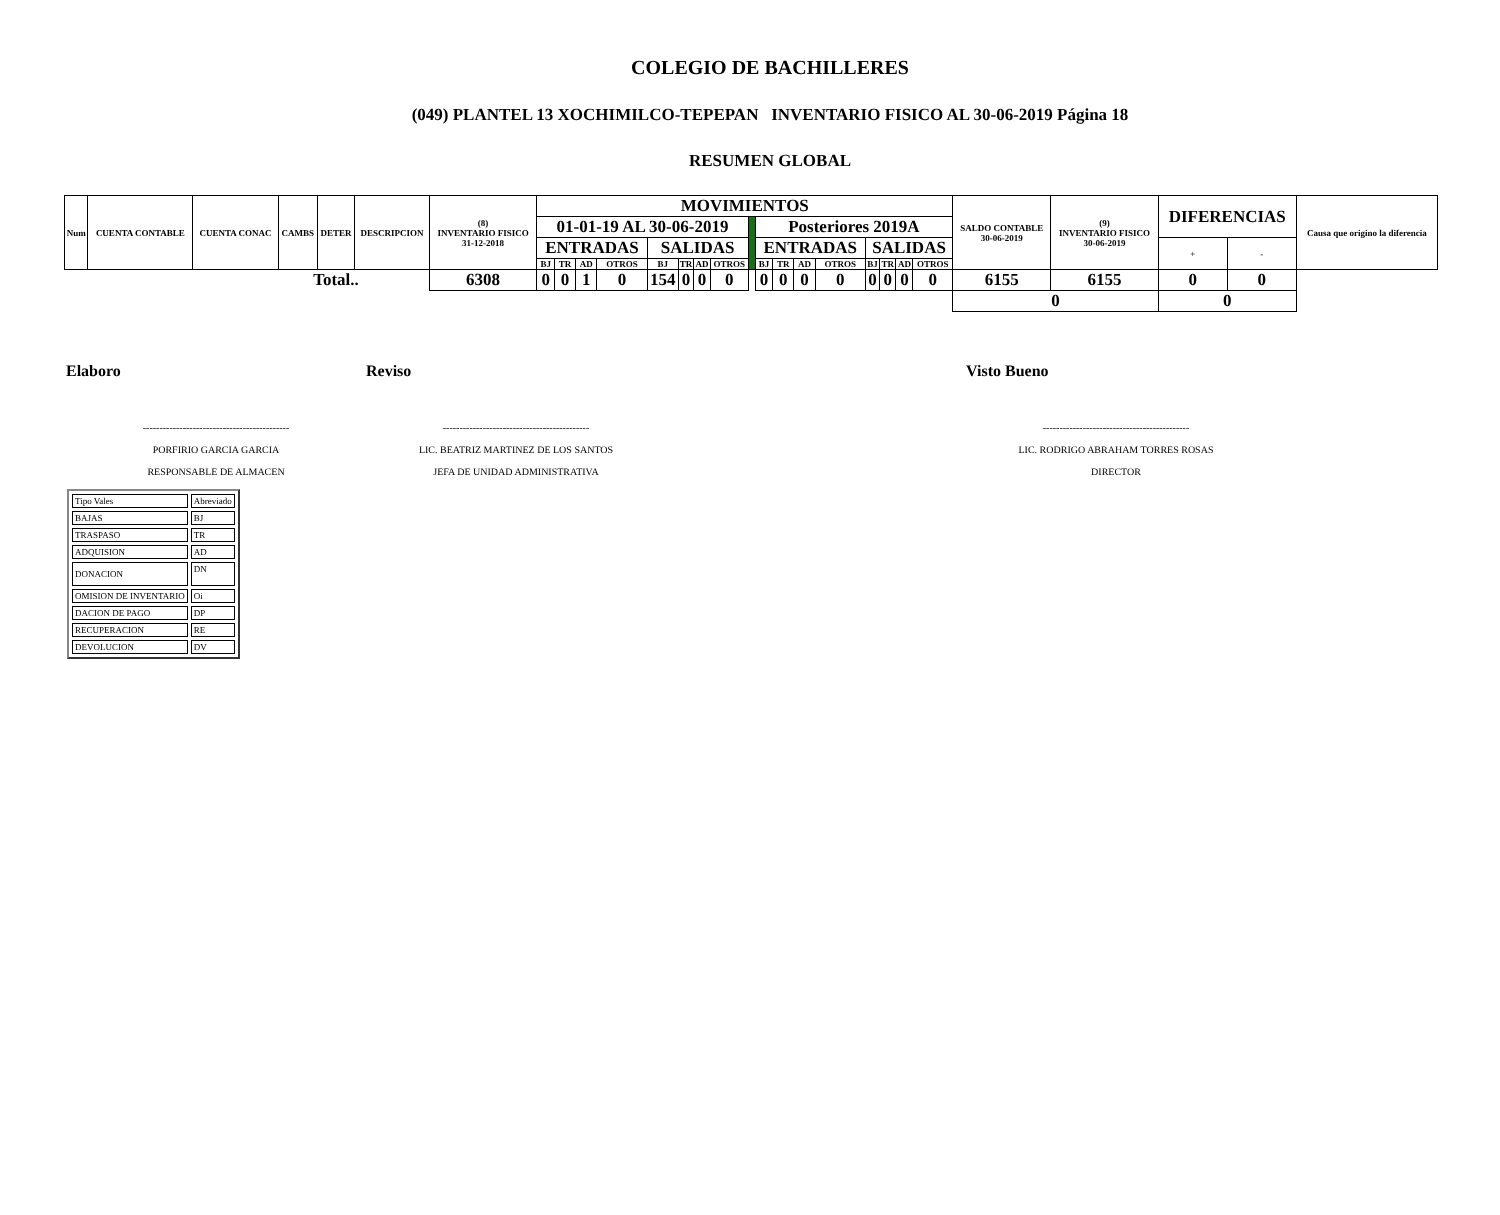COLEGIO DE BACHILLERES
(049) PLANTEL 13 XOCHIMILCO-TEPEPAN INVENTARIO FISICO AL 30-06-2019 Página 18
RESUMEN GLOBAL
| Num | CUENTA CONTABLE | CUENTA CONAC | CAMBS | DETER | DESCRIPCION | (8) INVENTARIO FISICO 31-12-2018 | MOVIMIENTOS | | | | | | | | | | | | | | | | | SALDO CONTABLE 30-06-2019 | (9) INVENTARIO FISICO 30-06-2019 | DIFERENCIAS | | Causa que origino la diferencia |
| --- | --- | --- | --- | --- | --- | --- | --- | --- | --- | --- | --- | --- | --- | --- | --- | --- | --- | --- | --- | --- | --- | --- | --- | --- | --- | --- | --- | --- |
| | | | | | | | 01-01-19 AL 30-06-2019 | | | | | | | | | Posteriores 2019A | | | | | | | | | | | | |
| | | | | | | | ENTRADAS | | | | SALIDAS | | | | | ENTRADAS | | | | SALIDAS | | | | | | + | - | |
| | | | | | | | BJ | TR | AD | OTROS | BJ | TR | AD | OTROS | | BJ | TR | AD | OTROS | BJ | TR | AD | OTROS | | | | | |
| Total.. | | | | | | 6308 | 0 | 0 | 1 | 0 | 154 | 0 | 0 | 0 | | 0 | 0 | 0 | 0 | 0 | 0 | 0 | 0 | 6155 | 6155 | 0 | 0 | |
| | | | | | | | | | | | | | | | | | | | | | | | | 0 | | 0 | | |
Elaboro
--------------------------------------------
PORFIRIO GARCIA GARCIA
RESPONSABLE DE ALMACEN
Reviso
--------------------------------------------
LIC. BEATRIZ MARTINEZ DE LOS SANTOS
JEFA DE UNIDAD ADMINISTRATIVA
Visto Bueno
--------------------------------------------
LIC. RODRIGO ABRAHAM TORRES ROSAS
DIRECTOR
| Tipo Vales | Abreviado |
| BAJAS | BJ |
| TRASPASO | TR |
| ADQUISION | AD |
| DONACION | DN |
| OMISION DE INVENTARIO | Oi |
| DACION DE PAGO | DP |
| RECUPERACION | RE |
| DEVOLUCION | DV |